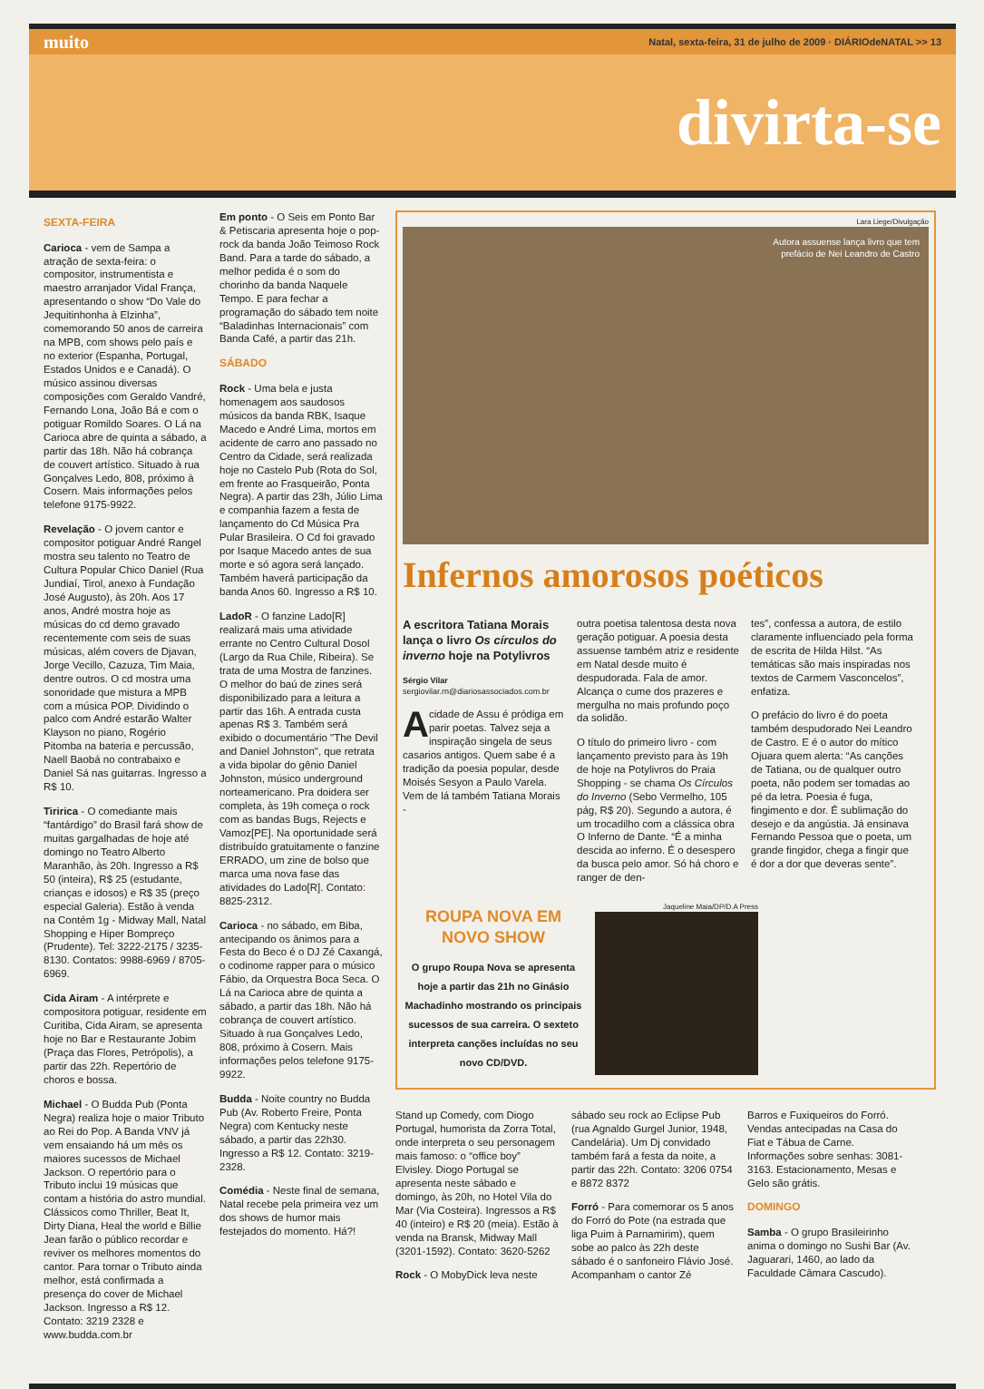muito Natal, sexta-feira, 31 de julho de 2009 · DIÁRIOdeNATAL >> 13
divirta-se
SEXTA-FEIRA
Carioca - vem de Sampa a atração de sexta-feira: o compositor, instrumentista e maestro arranjador Vidal França, apresentando o show “Do Vale do Jequitinhonha à Elzinha”, comemorando 50 anos de carreira na MPB, com shows pelo país e no exterior (Espanha, Portugal, Estados Unidos e e Canadá). O músico assinou diversas composições com Geraldo Vandré, Fernando Lona, João Bá e com o potiguar Romildo Soares. O Lá na Carioca abre de quinta a sábado, a partir das 18h. Não há cobrança de couvert artístico. Situado à rua Gonçalves Ledo, 808, próximo à Cosern. Mais informações pelos telefone 9175-9922.
Revelação - O jovem cantor e compositor potiguar André Rangel mostra seu talento no Teatro de Cultura Popular Chico Daniel (Rua Jundiaí, Tirol, anexo à Fundação José Augusto), às 20h. Aos 17 anos, André mostra hoje as músicas do cd demo gravado recentemente com seis de suas músicas, além covers de Djavan, Jorge Vecillo, Cazuza, Tim Maia, dentre outros. O cd mostra uma sonoridade que mistura a MPB com a música POP. Dividindo o palco com André estarão Walter Klayson no piano, Rogério Pitomba na bateria e percussão, Naell Baobá no contrabaixo e Daniel Sá nas guitarras. Ingresso a R$ 10.
Tiririca - O comediante mais “fantárdigo” do Brasil fará show de muitas gargalhadas de hoje até domingo no Teatro Alberto Maranhão, às 20h. Ingresso a R$ 50 (inteira), R$ 25 (estudante, crianças e idosos) e R$ 35 (preço especial Galeria). Estão à venda na Contém 1g - Midway Mall, Natal Shopping e Hiper Bompreço (Prudente). Tel: 3222-2175 / 3235-8130. Contatos: 9988-6969 / 8705-6969.
Cida Airam - A intérprete e compositora potiguar, residente em Curitiba, Cida Airam, se apresenta hoje no Bar e Restaurante Jobim (Praça das Flores, Petrópolis), a partir das 22h. Repertório de choros e bossa.
Michael - O Budda Pub (Ponta Negra) realiza hoje o maior Tributo ao Rei do Pop. A Banda VNV já vem ensaiando há um mês os maiores sucessos de Michael Jackson. O repertório para o Tributo inclui 19 músicas que contam a história do astro mundial. Clássicos como Thriller, Beat It, Dirty Diana, Heal the world e Billie Jean farão o público recordar e reviver os melhores momentos do cantor. Para tornar o Tributo ainda melhor, está confirmada a presença do cover de Michael Jackson. Ingresso a R$ 12. Contato: 3219 2328 e www.budda.com.br
Em ponto - O Seis em Ponto Bar & Petiscaria apresenta hoje o pop-rock da banda João Teimoso Rock Band. Para a tarde do sábado, a melhor pedida é o som do chorinho da banda Naquele Tempo. E para fechar a programação do sábado tem noite “Baladinhas Internacionais” com Banda Café, a partir das 21h.
SÁBADO
Rock - Uma bela e justa homenagem aos saudosos músicos da banda RBK, Isaque Macedo e André Lima, mortos em acidente de carro ano passado no Centro da Cidade, será realizada hoje no Castelo Pub (Rota do Sol, em frente ao Frasqueirão, Ponta Negra). A partir das 23h, Júlio Lima e companhia fazem a festa de lançamento do Cd Música Pra Pular Brasileira. O Cd foi gravado por Isaque Macedo antes de sua morte e só agora será lançado. Também haverá participação da banda Anos 60. Ingresso a R$ 10.
LadoR - O fanzine Lado[R] realizará mais uma atividade errante no Centro Cultural Dosol (Largo da Rua Chile, Ribeira). Se trata de uma Mostra de fanzines. O melhor do baú de zines será disponibilizado para a leitura a partir das 16h. A entrada custa apenas R$ 3. Também será exibido o documentário "The Devil and Daniel Johnston", que retrata a vida bipolar do gênio Daniel Johnston, músico underground norteamericano. Pra doidera ser completa, às 19h começa o rock com as bandas Bugs, Rejects e Vamoz[PE]. Na oportunidade será distribuído gratuitamente o fanzine ERRADO, um zine de bolso que marca uma nova fase das atividades do Lado[R]. Contato: 8825-2312.
Carioca - no sábado, em Biba, antecipando os ânimos para a Festa do Beco é o DJ Zé Caxangá, o codinome rapper para o músico Fábio, da Orquestra Boca Seca. O Lá na Carioca abre de quinta a sábado, a partir das 18h. Não há cobrança de couvert artístico. Situado à rua Gonçalves Ledo, 808, próximo à Cosern. Mais informações pelos telefone 9175-9922.
Budda - Noite country no Budda Pub (Av. Roberto Freire, Ponta Negra) com Kentucky neste sábado, a partir das 22h30. Ingresso a R$ 12. Contato: 3219-2328.
Comédia - Neste final de semana, Natal recebe pela primeira vez um dos shows de humor mais festejados do momento. Há?!
Lara Liege/Divulgação
Autora assuense lança livro que tem
prefácio de Nei Leandro de Castro
Infernos amorosos poéticos
A escritora Tatiana Morais lança o livro Os círculos do inverno hoje na Potylivros
Sérgio Vilar
sergiovilar.rn@diariosassociados.com.br
A cidade de Assu é pródiga em parir poetas. Talvez seja a inspiração singela de seus casarios antigos. Quem sabe é a tradição da poesia popular, desde Moisés Sesyon a Paulo Varela. Vem de lá também Tatiana Morais -
outra poetisa talentosa desta nova geração potiguar. A poesia desta assuense também atriz e residente em Natal desde muito é despudorada. Fala de amor. Alcança o cume dos prazeres e mergulha no mais profundo poço da solidão.
O título do primeiro livro - com lançamento previsto para às 19h de hoje na Potylivros do Praia Shopping - se chama Os Círculos do Inverno (Sebo Vermelho, 105 pág, R$ 20). Segundo a autora, é um trocadilho com a clássica obra O Inferno de Dante. “É a minha descida ao inferno. É o desespero da busca pelo amor. Só há choro e ranger de den-
tes”, confessa a autora, de estilo claramente influenciado pela forma de escrita de Hilda Hilst. “As temáticas são mais inspiradas nos textos de Carmem Vasconcelos”, enfatiza.
O prefácio do livro é do poeta também despudorado Nei Leandro de Castro. E é o autor do mítico Ojuara quem alerta: “As canções de Tatiana, ou de qualquer outro poeta, não podem ser tomadas ao pé da letra. Poesia é fuga, fingimento e dor. É sublimação do desejo e da angústia. Já ensinava Fernando Pessoa que o poeta, um grande fingidor, chega a fingir que é dor a dor que deveras sente”.
ROUPA NOVA EM NOVO SHOW
O grupo Roupa Nova se apresenta hoje a partir das 21h no Ginásio Machadinho mostrando os principais sucessos de sua carreira. O sexteto interpreta canções incluídas no seu novo CD/DVD.
Jaqueline Maia/DP/D.A Press
Stand up Comedy, com Diogo Portugal, humorista da Zorra Total, onde interpreta o seu personagem mais famoso: o “office boy” Elvisley. Diogo Portugal se apresenta neste sábado e domingo, às 20h, no Hotel Vila do Mar (Via Costeira). Ingressos a R$ 40 (inteiro) e R$ 20 (meia). Estão à venda na Bransk, Midway Mall (3201-1592). Contato: 3620-5262
Rock - O MobyDick leva neste
sábado seu rock ao Eclipse Pub (rua Agnaldo Gurgel Junior, 1948, Candelária). Um Dj convidado também fará a festa da noite, a partir das 22h. Contato: 3206 0754 e 8872 8372
Forró - Para comemorar os 5 anos do Forró do Pote (na estrada que liga Puim à Parnamirim), quem sobe ao palco às 22h deste sábado é o sanfoneiro Flávio José. Acompanham o cantor Zé
Barros e Fuxiqueiros do Forró. Vendas antecipadas na Casa do Fiat e Tábua de Carne. Informações sobre senhas: 3081-3163. Estacionamento, Mesas e Gelo são grátis.
DOMINGO
Samba - O grupo Brasileirinho anima o domingo no Sushi Bar (Av. Jaguarari, 1460, ao lado da Faculdade Câmara Cascudo).